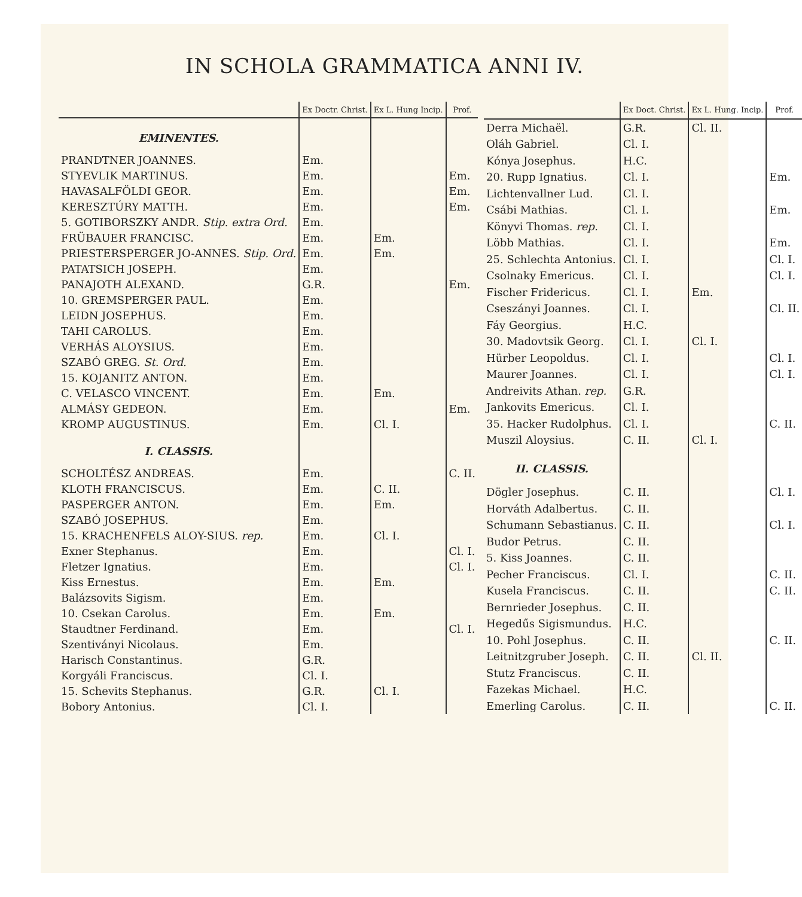IN SCHOLA GRAMMATICA ANNI IV.
| | Ex Doctr. Christ. | Ex L. Hung Incip. | Prof. |
| --- | --- | --- | --- |
| EMINENTES. | | | |
| PRANDTNER JOANNES. | Em. | | |
| STYEVLIK MARTINUS. | Em. | | Em. |
| HAVASALFÖLDI GEOR. | Em. | | Em. |
| KERESZTÚRY MATTH. | Em. | | Em. |
| 5. GOTIBORSZKY ANDR. Stip. extra Ord. | Em. | | |
| FRÜBAUER FRANCISC. | Em. | Em. | |
| PRIESTERSPERGER JO-ANNES. Stip. Ord. | Em. | Em. | |
| PATATSICH JOSEPH. | Em. | | |
| PANAJOTH ALEXAND. | G.R. | | Em. |
| 10. GREMSPERGER PAUL. | Em. | | |
| LEIDN JOSEPHUS. | Em. | | |
| TAHI CAROLUS. | Em. | | |
| VERHÁS ALOYSIUS. | Em. | | |
| SZABÓ GREG. St. Ord. | Em. | | |
| 15. KOJANITZ ANTON. | Em. | | |
| C. VELASCO VINCENT. | Em. | Em. | |
| ALMÁSY GEDEON. | Em. | | Em. |
| KROMP AUGUSTINUS. | Em. | Cl. I. | |
| I. CLASSIS. | | | |
| SCHOLTÉSZ ANDREAS. | Em. | | C. II. |
| KLOTH FRANCISCUS. | Em. | C. II. | |
| PASPERGER ANTON. | Em. | Em. | |
| SZABÓ JOSEPHUS. | Em. | | |
| 15. KRACHENFELS ALOY-SIUS. rep. | Em. | Cl. I. | |
| Exner Stephanus. | Em. | | Cl. I. |
| Fletzer Ignatius. | Em. | | Cl. I. |
| Kiss Ernestus. | Em. | Em. | |
| Balázsovits Sigism. | Em. | | |
| 10. Csekan Carolus. | Em. | Em. | |
| Staudtner Ferdinand. | Em. | | Cl. I. |
| Szentiványi Nicolaus. | Em. | | |
| Harisch Constantinus. | G.R. | | |
| Korgyáli Franciscus. | Cl. I. | | |
| 15. Schevits Stephanus. | G.R. | Cl. I. | |
| Bobory Antonius. | Cl. I. | | |
| | Ex Doct. Christ. | Ex L. Hung. Incip. | Prof. |
| --- | --- | --- | --- |
| Derra Michaël. | G.R. | Cl. II. | |
| Oláh Gabriel. | Cl. I. | | |
| Kónya Josephus. | H.C. | | |
| 20. Rupp Ignatius. | Cl. I. | | Em. |
| Lichtenvallner Lud. | Cl. I. | | |
| Csábi Mathias. | Cl. I. | | Em. |
| Könyvi Thomas. rep. | Cl. I. | | |
| Löbb Mathias. | Cl. I. | | Em. |
| 25. Schlechta Antonius. | Cl. I. | | Cl. I. |
| Csolnaky Emericus. | Cl. I. | | Cl. I. |
| Fischer Fridericus. | Cl. I. | Em. | |
| Cseszányi Joannes. | Cl. I. | | Cl. II. |
| Fáy Georgius. | H.C. | | |
| 30. Madovtsik Georg. | Cl. I. | Cl. I. | |
| Hürber Leopoldus. | Cl. I. | | Cl. I. |
| Maurer Joannes. | Cl. I. | | Cl. I. |
| Andreivits Athan. rep. | G.R. | | |
| Jankovits Emericus. | Cl. I. | | |
| 35. Hacker Rudolphus. | Cl. I. | | C. II. |
| Muszil Aloysius. | C. II. | Cl. I. | |
| II. CLASSIS. | | | |
| Dögler Josephus. | C. II. | | Cl. I. |
| Horváth Adalbertus. | C. II. | | |
| Schumann Sebastianus. | C. II. | | Cl. I. |
| Budor Petrus. | C. II. | | |
| 5. Kiss Joannes. | C. II. | | |
| Pecher Franciscus. | Cl. I. | | C. II. |
| Kusela Franciscus. | C. II. | | C. II. |
| Bernrieder Josephus. | C. II. | | |
| Hegedűs Sigismundus. | H.C. | | |
| 10. Pohl Josephus. | C. II. | | C. II. |
| Leitnitzgruber Joseph. | C. II. | Cl. II. | |
| Stutz Franciscus. | C. II. | | |
| Fazekas Michael. | H.C. | | |
| Emerling Carolus. | C. II. | | C. II. |